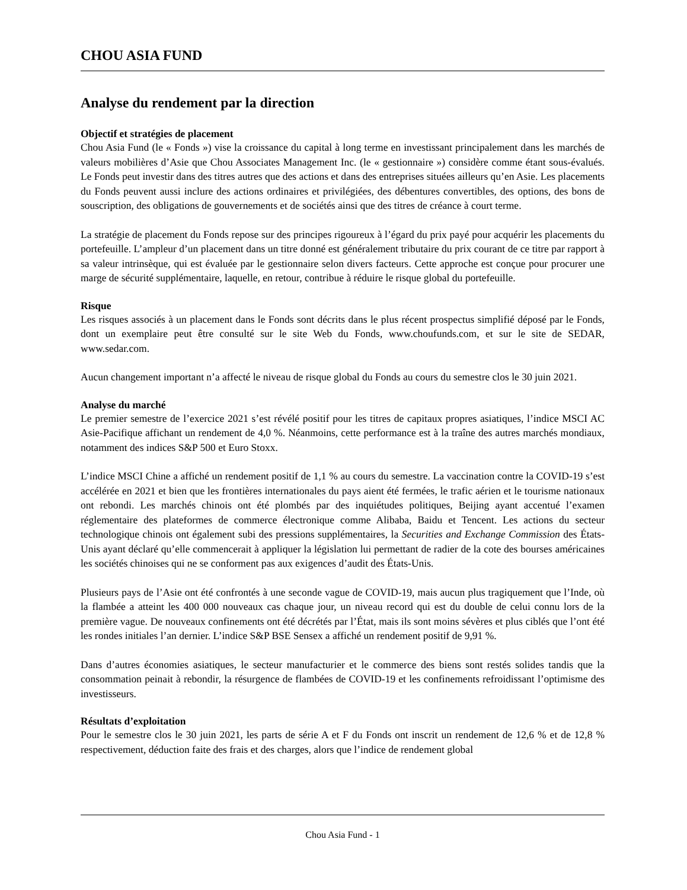CHOU ASIA FUND
Analyse du rendement par la direction
Objectif et stratégies de placement
Chou Asia Fund (le « Fonds ») vise la croissance du capital à long terme en investissant principalement dans les marchés de valeurs mobilières d’Asie que Chou Associates Management Inc. (le « gestionnaire ») considère comme étant sous-évalués. Le Fonds peut investir dans des titres autres que des actions et dans des entreprises situées ailleurs qu’en Asie. Les placements du Fonds peuvent aussi inclure des actions ordinaires et privilégiées, des débentures convertibles, des options, des bons de souscription, des obligations de gouvernements et de sociétés ainsi que des titres de créance à court terme.
La stratégie de placement du Fonds repose sur des principes rigoureux à l’égard du prix payé pour acquérir les placements du portefeuille. L’ampleur d’un placement dans un titre donné est généralement tributaire du prix courant de ce titre par rapport à sa valeur intrinsèque, qui est évaluée par le gestionnaire selon divers facteurs. Cette approche est conçue pour procurer une marge de sécurité supplémentaire, laquelle, en retour, contribue à réduire le risque global du portefeuille.
Risque
Les risques associés à un placement dans le Fonds sont décrits dans le plus récent prospectus simplifié déposé par le Fonds, dont un exemplaire peut être consulté sur le site Web du Fonds, www.choufunds.com, et sur le site de SEDAR, www.sedar.com.
Aucun changement important n’a affecté le niveau de risque global du Fonds au cours du semestre clos le 30 juin 2021.
Analyse du marché
Le premier semestre de l’exercice 2021 s’est révélé positif pour les titres de capitaux propres asiatiques, l’indice MSCI AC Asie-Pacifique affichant un rendement de 4,0 %. Néanmoins, cette performance est à la traîne des autres marchés mondiaux, notamment des indices S&P 500 et Euro Stoxx.
L’indice MSCI Chine a affiché un rendement positif de 1,1 % au cours du semestre. La vaccination contre la COVID-19 s’est accélérée en 2021 et bien que les frontières internationales du pays aient été fermées, le trafic aérien et le tourisme nationaux ont rebondi. Les marchés chinois ont été plombés par des inquiétudes politiques, Beijing ayant accentué l’examen réglementaire des plateformes de commerce électronique comme Alibaba, Baidu et Tencent. Les actions du secteur technologique chinois ont également subi des pressions supplémentaires, la Securities and Exchange Commission des États-Unis ayant déclaré qu’elle commencerait à appliquer la législation lui permettant de radier de la cote des bourses américaines les sociétés chinoises qui ne se conforment pas aux exigences d’audit des États-Unis.
Plusieurs pays de l’Asie ont été confrontés à une seconde vague de COVID-19, mais aucun plus tragiquement que l’Inde, où la flambée a atteint les 400 000 nouveaux cas chaque jour, un niveau record qui est du double de celui connu lors de la première vague. De nouveaux confinements ont été décrétés par l’État, mais ils sont moins sévères et plus ciblés que l’ont été les rondes initiales l’an dernier. L’indice S&P BSE Sensex a affiché un rendement positif de 9,91 %.
Dans d’autres économies asiatiques, le secteur manufacturier et le commerce des biens sont restés solides tandis que la consommation peinait à rebondir, la résurgence de flambées de COVID-19 et les confinements refroidissant l’optimisme des investisseurs.
Résultats d’exploitation
Pour le semestre clos le 30 juin 2021, les parts de série A et F du Fonds ont inscrit un rendement de 12,6 % et de 12,8 % respectivement, déduction faite des frais et des charges, alors que l’indice de rendement global
Chou Asia Fund - 1